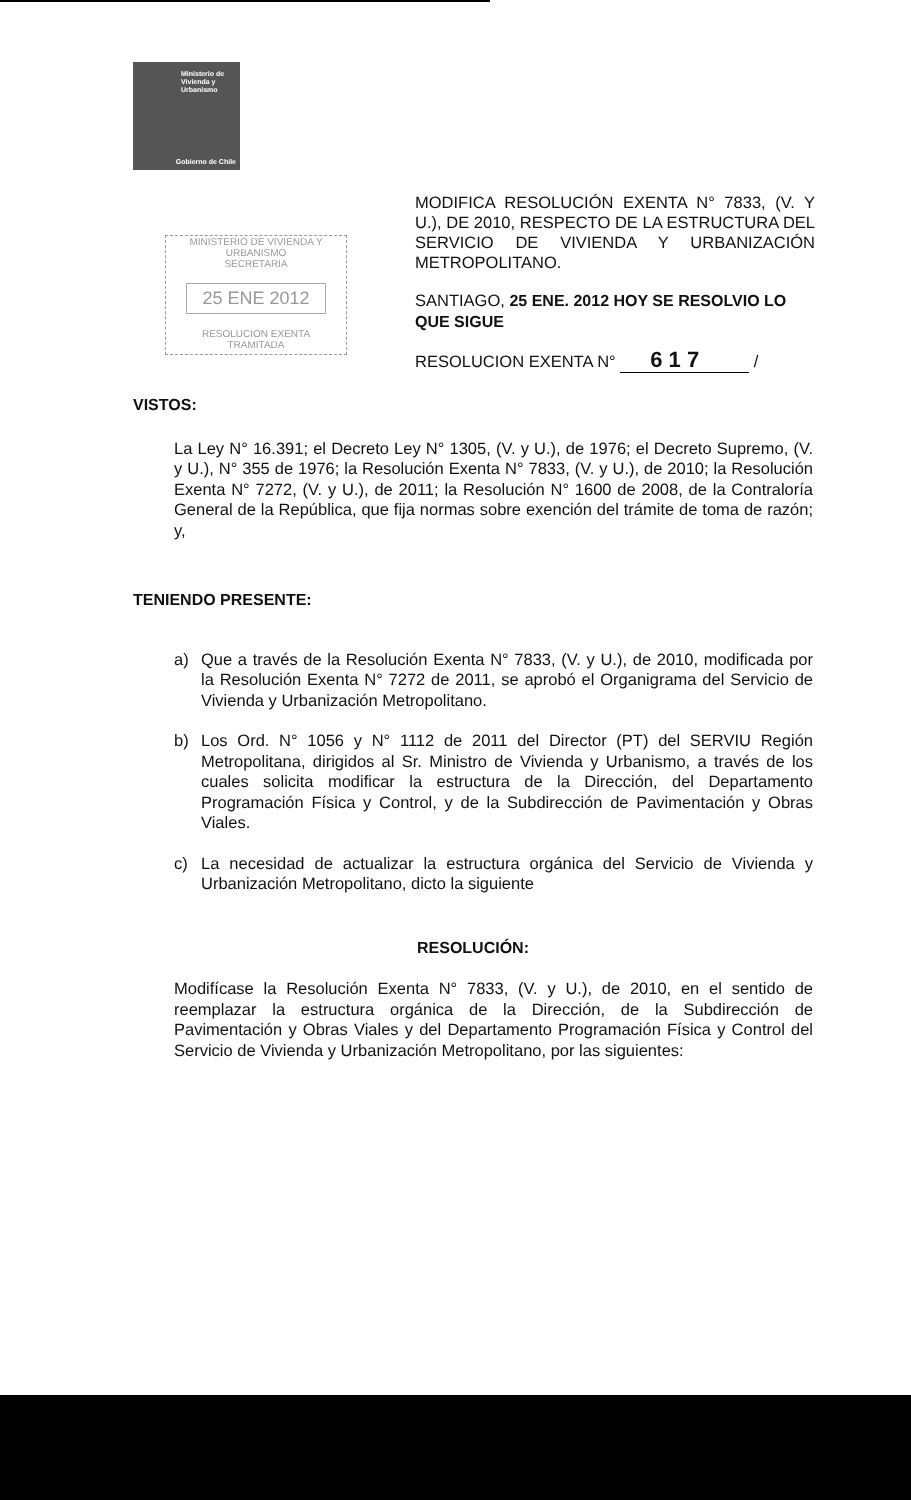Ministerio de
Vivienda y
Urbanismo
Gobierno de Chile
MINISTERIO DE VIVIENDA Y URBANISMO
SECRETARIA
25 ENE 2012
RESOLUCION EXENTA
TRAMITADA
MODIFICA RESOLUCIÓN EXENTA N° 7833, (V. Y U.), DE 2010, RESPECTO DE LA ESTRUCTURA DEL SERVICIO DE VIVIENDA Y URBANIZACIÓN METROPOLITANO.
SANTIAGO, 25 ENE. 2012 HOY SE RESOLVIO LO QUE SIGUE
RESOLUCION EXENTA N° 6 1 7 /
VISTOS:
La Ley N° 16.391; el Decreto Ley N° 1305, (V. y U.), de 1976; el Decreto Supremo, (V. y U.), N° 355 de 1976; la Resolución Exenta N° 7833, (V. y U.), de 2010; la Resolución Exenta N° 7272, (V. y U.), de 2011; la Resolución N° 1600 de 2008, de la Contraloría General de la República, que fija normas sobre exención del trámite de toma de razón; y,
TENIENDO PRESENTE:
a) Que a través de la Resolución Exenta N° 7833, (V. y U.), de 2010, modificada por la Resolución Exenta N° 7272 de 2011, se aprobó el Organigrama del Servicio de Vivienda y Urbanización Metropolitano.
b) Los Ord. N° 1056 y N° 1112 de 2011 del Director (PT) del SERVIU Región Metropolitana, dirigidos al Sr. Ministro de Vivienda y Urbanismo, a través de los cuales solicita modificar la estructura de la Dirección, del Departamento Programación Física y Control, y de la Subdirección de Pavimentación y Obras Viales.
c) La necesidad de actualizar la estructura orgánica del Servicio de Vivienda y Urbanización Metropolitano, dicto la siguiente
RESOLUCIÓN:
Modifícase la Resolución Exenta N° 7833, (V. y U.), de 2010, en el sentido de reemplazar la estructura orgánica de la Dirección, de la Subdirección de Pavimentación y Obras Viales y del Departamento Programación Física y Control del Servicio de Vivienda y Urbanización Metropolitano, por las siguientes: